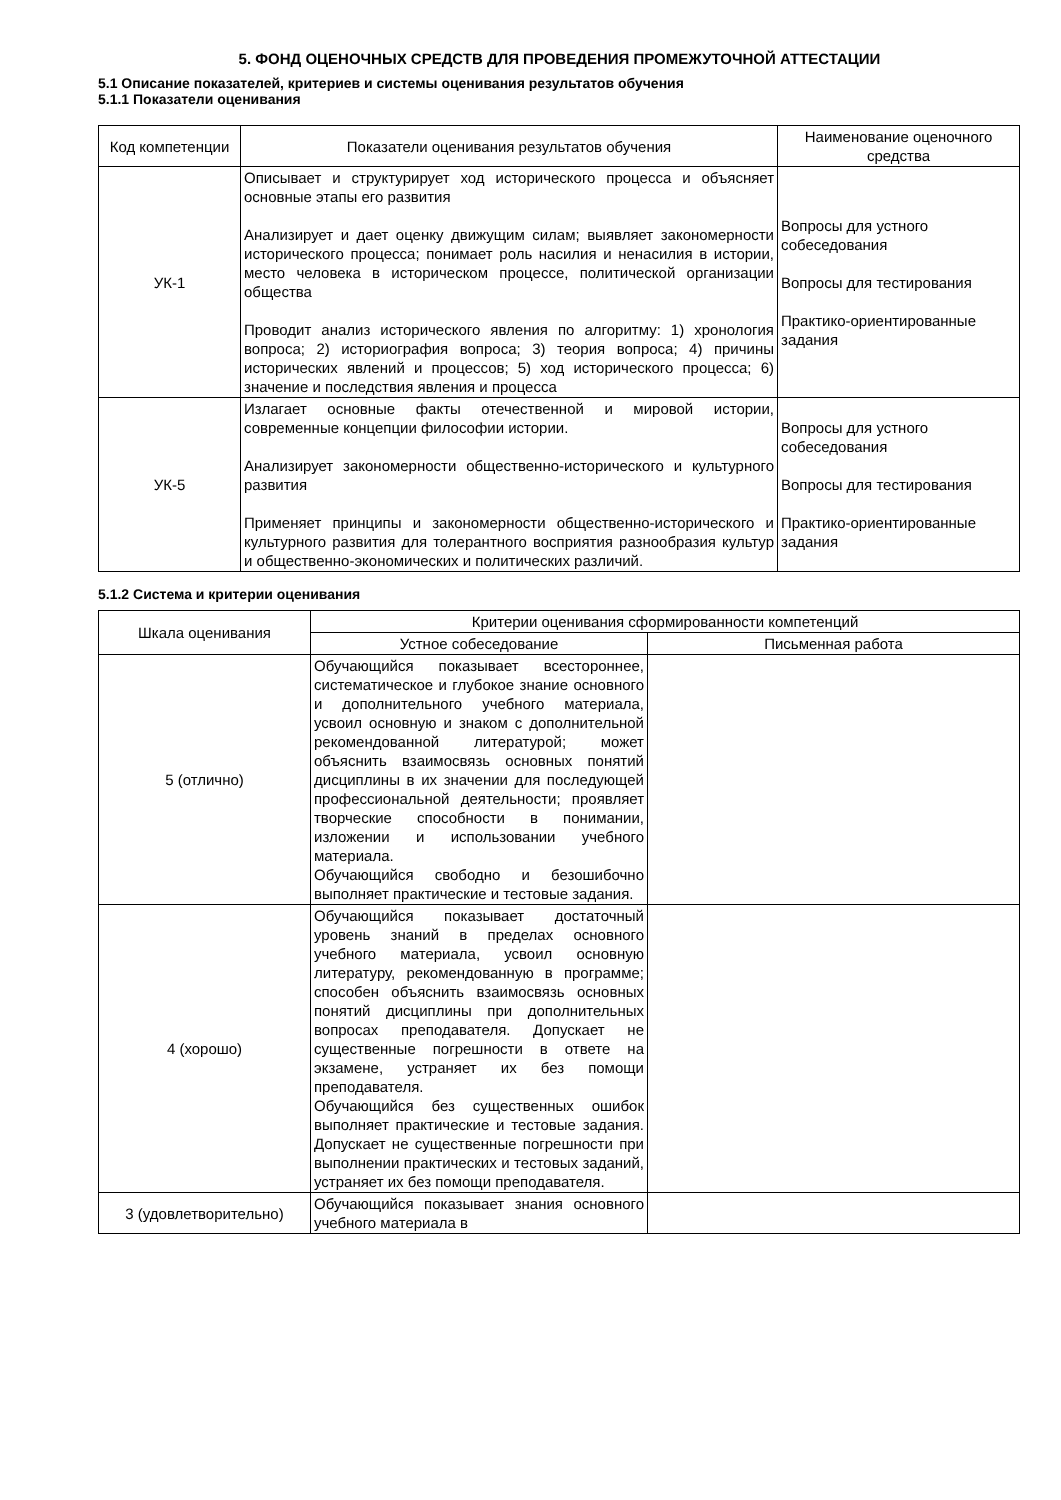5. ФОНД ОЦЕНОЧНЫХ СРЕДСТВ ДЛЯ ПРОВЕДЕНИЯ ПРОМЕЖУТОЧНОЙ АТТЕСТАЦИИ
5.1 Описание показателей, критериев и системы оценивания результатов обучения
5.1.1 Показатели оценивания
| Код компетенции | Показатели оценивания результатов обучения | Наименование оценочного средства |
| --- | --- | --- |
| УК-1 | Описывает и структурирует ход исторического процесса и объясняет основные этапы его развития Анализирует и дает оценку движущим силам; выявляет закономерности исторического процесса; понимает роль насилия и ненасилия в истории, место человека в историческом процессе, политической организации общества Проводит анализ исторического явления по алгоритму: 1) хронология вопроса; 2) историография вопроса; 3) теория вопроса; 4) причины исторических явлений и процессов; 5) ход исторического процесса; 6) значение и последствия явления и процесса | Вопросы для устного собеседования Вопросы для тестирования Практико-ориентированные задания |
| УК-5 | Излагает основные факты отечественной и мировой истории, современные концепции философии истории. Анализирует закономерности общественно-исторического и культурного развития Применяет принципы и закономерности общественно-исторического и культурного развития для толерантного восприятия разнообразия культур и общественно-экономических и политических различий. | Вопросы для устного собеседования Вопросы для тестирования Практико-ориентированные задания |
5.1.2 Система и критерии оценивания
| Шкала оценивания | Критерии оценивания сформированности компетенций | |
| --- | --- | --- |
| | Устное собеседование | Письменная работа |
| 5 (отлично) | Обучающийся показывает всестороннее, систематическое и глубокое знание основного и дополнительного учебного материала, усвоил основную и знаком с дополнительной рекомендованной литературой; может объяснить взаимосвязь основных понятий дисциплины в их значении для последующей профессиональной деятельности; проявляет творческие способности в понимании, изложении и использовании учебного материала. Обучающийся свободно и безошибочно выполняет практические и тестовые задания. | |
| 4 (хорошо) | Обучающийся показывает достаточный уровень знаний в пределах основного учебного материала, усвоил основную литературу, рекомендованную в программе; способен объяснить взаимосвязь основных понятий дисциплины при дополнительных вопросах преподавателя. Допускает не существенные погрешности в ответе на экзамене, устраняет их без помощи преподавателя. Обучающийся без существенных ошибок выполняет практические и тестовые задания. Допускает не существенные погрешности при выполнении практических и тестовых заданий, устраняет их без помощи преподавателя. | |
| 3 (удовлетворительно) | Обучающийся показывает знания основного учебного материала в | |